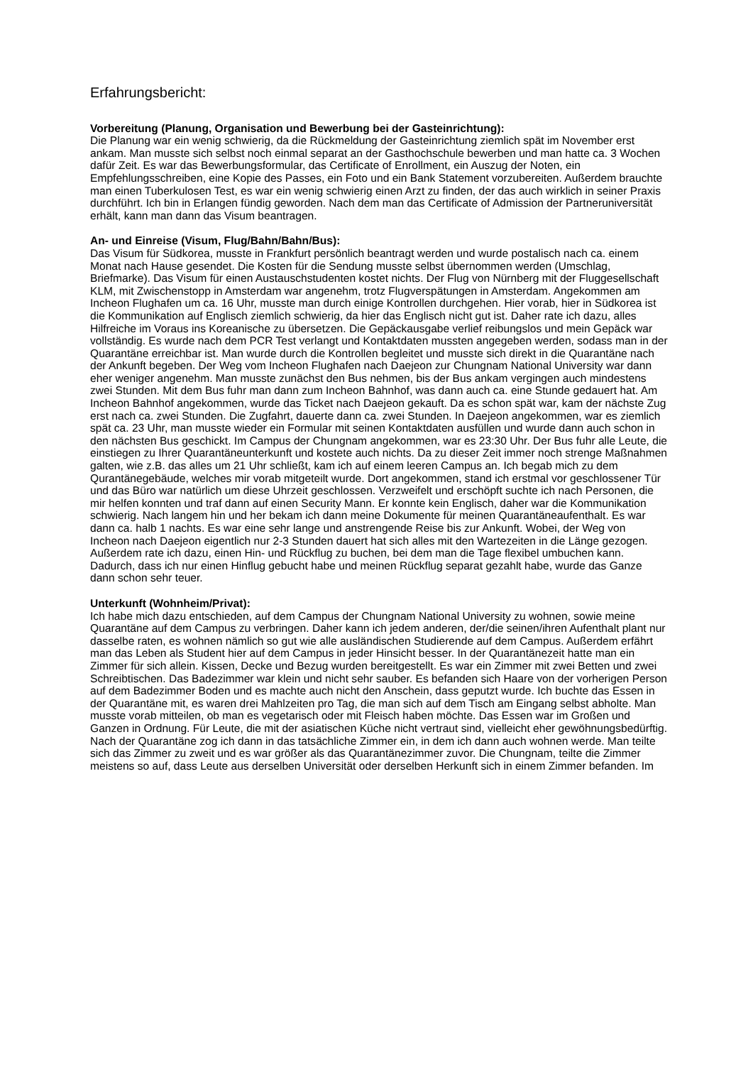Erfahrungsbericht:
Vorbereitung (Planung, Organisation und Bewerbung bei der Gasteinrichtung):
Die Planung war ein wenig schwierig, da die Rückmeldung der Gasteinrichtung ziemlich spät im November erst ankam. Man musste sich selbst noch einmal separat an der Gasthochschule bewerben und man hatte ca. 3 Wochen dafür Zeit. Es war das Bewerbungsformular, das Certificate of Enrollment, ein Auszug der Noten, ein Empfehlungsschreiben, eine Kopie des Passes, ein Foto und ein Bank Statement vorzubereiten. Außerdem brauchte man einen Tuberkulosen Test, es war ein wenig schwierig einen Arzt zu finden, der das auch wirklich in seiner Praxis durchführt. Ich bin in Erlangen fündig geworden. Nach dem man das Certificate of Admission der Partneruniversität erhält, kann man dann das Visum beantragen.
An- und Einreise (Visum, Flug/Bahn/Bahn/Bus):
Das Visum für Südkorea, musste in Frankfurt persönlich beantragt werden und wurde postalisch nach ca. einem Monat nach Hause gesendet. Die Kosten für die Sendung musste selbst übernommen werden (Umschlag, Briefmarke). Das Visum für einen Austauschstudenten kostet nichts. Der Flug von Nürnberg mit der Fluggesellschaft KLM, mit Zwischenstopp in Amsterdam war angenehm, trotz Flugverspätungen in Amsterdam. Angekommen am Incheon Flughafen um ca. 16 Uhr, musste man durch einige Kontrollen durchgehen. Hier vorab, hier in Südkorea ist die Kommunikation auf Englisch ziemlich schwierig, da hier das Englisch nicht gut ist. Daher rate ich dazu, alles Hilfreiche im Voraus ins Koreanische zu übersetzen. Die Gepäckausgabe verlief reibungslos und mein Gepäck war vollständig. Es wurde nach dem PCR Test verlangt und Kontaktdaten mussten angegeben werden, sodass man in der Quarantäne erreichbar ist. Man wurde durch die Kontrollen begleitet und musste sich direkt in die Quarantäne nach der Ankunft begeben. Der Weg vom Incheon Flughafen nach Daejeon zur Chungnam National University war dann eher weniger angenehm. Man musste zunächst den Bus nehmen, bis der Bus ankam vergingen auch mindestens zwei Stunden. Mit dem Bus fuhr man dann zum Incheon Bahnhof, was dann auch ca. eine Stunde gedauert hat. Am Incheon Bahnhof angekommen, wurde das Ticket nach Daejeon gekauft. Da es schon spät war, kam der nächste Zug erst nach ca. zwei Stunden. Die Zugfahrt, dauerte dann ca. zwei Stunden. In Daejeon angekommen, war es ziemlich spät ca. 23 Uhr, man musste wieder ein Formular mit seinen Kontaktdaten ausfüllen und wurde dann auch schon in den nächsten Bus geschickt. Im Campus der Chungnam angekommen, war es 23:30 Uhr. Der Bus fuhr alle Leute, die einstiegen zu Ihrer Quarantäneunterkunft und kostete auch nichts. Da zu dieser Zeit immer noch strenge Maßnahmen galten, wie z.B. das alles um 21 Uhr schließt, kam ich auf einem leeren Campus an. Ich begab mich zu dem Qurantänegebäude, welches mir vorab mitgeteilt wurde. Dort angekommen, stand ich erstmal vor geschlossener Tür und das Büro war natürlich um diese Uhrzeit geschlossen. Verzweifelt und erschöpft suchte ich nach Personen, die mir helfen konnten und traf dann auf einen Security Mann. Er konnte kein Englisch, daher war die Kommunikation schwierig. Nach langem hin und her bekam ich dann meine Dokumente für meinen Quarantäneaufenthalt. Es war dann ca. halb 1 nachts. Es war eine sehr lange und anstrengende Reise bis zur Ankunft. Wobei, der Weg von Incheon nach Daejeon eigentlich nur 2-3 Stunden dauert hat sich alles mit den Wartezeiten in die Länge gezogen. Außerdem rate ich dazu, einen Hin- und Rückflug zu buchen, bei dem man die Tage flexibel umbuchen kann. Dadurch, dass ich nur einen Hinflug gebucht habe und meinen Rückflug separat gezahlt habe, wurde das Ganze dann schon sehr teuer.
Unterkunft (Wohnheim/Privat):
Ich habe mich dazu entschieden, auf dem Campus der Chungnam National University zu wohnen, sowie meine Quarantäne auf dem Campus zu verbringen. Daher kann ich jedem anderen, der/die seinen/ihren Aufenthalt plant nur dasselbe raten, es wohnen nämlich so gut wie alle ausländischen Studierende auf dem Campus. Außerdem erfährt man das Leben als Student hier auf dem Campus in jeder Hinsicht besser. In der Quarantänezeit hatte man ein Zimmer für sich allein. Kissen, Decke und Bezug wurden bereitgestellt. Es war ein Zimmer mit zwei Betten und zwei Schreibtischen. Das Badezimmer war klein und nicht sehr sauber. Es befanden sich Haare von der vorherigen Person auf dem Badezimmer Boden und es machte auch nicht den Anschein, dass geputzt wurde. Ich buchte das Essen in der Quarantäne mit, es waren drei Mahlzeiten pro Tag, die man sich auf dem Tisch am Eingang selbst abholte. Man musste vorab mitteilen, ob man es vegetarisch oder mit Fleisch haben möchte. Das Essen war im Großen und Ganzen in Ordnung. Für Leute, die mit der asiatischen Küche nicht vertraut sind, vielleicht eher gewöhnungsbedürftig. Nach der Quarantäne zog ich dann in das tatsächliche Zimmer ein, in dem ich dann auch wohnen werde. Man teilte sich das Zimmer zu zweit und es war größer als das Quarantänezimmer zuvor. Die Chungnam, teilte die Zimmer meistens so auf, dass Leute aus derselben Universität oder derselben Herkunft sich in einem Zimmer befanden. Im